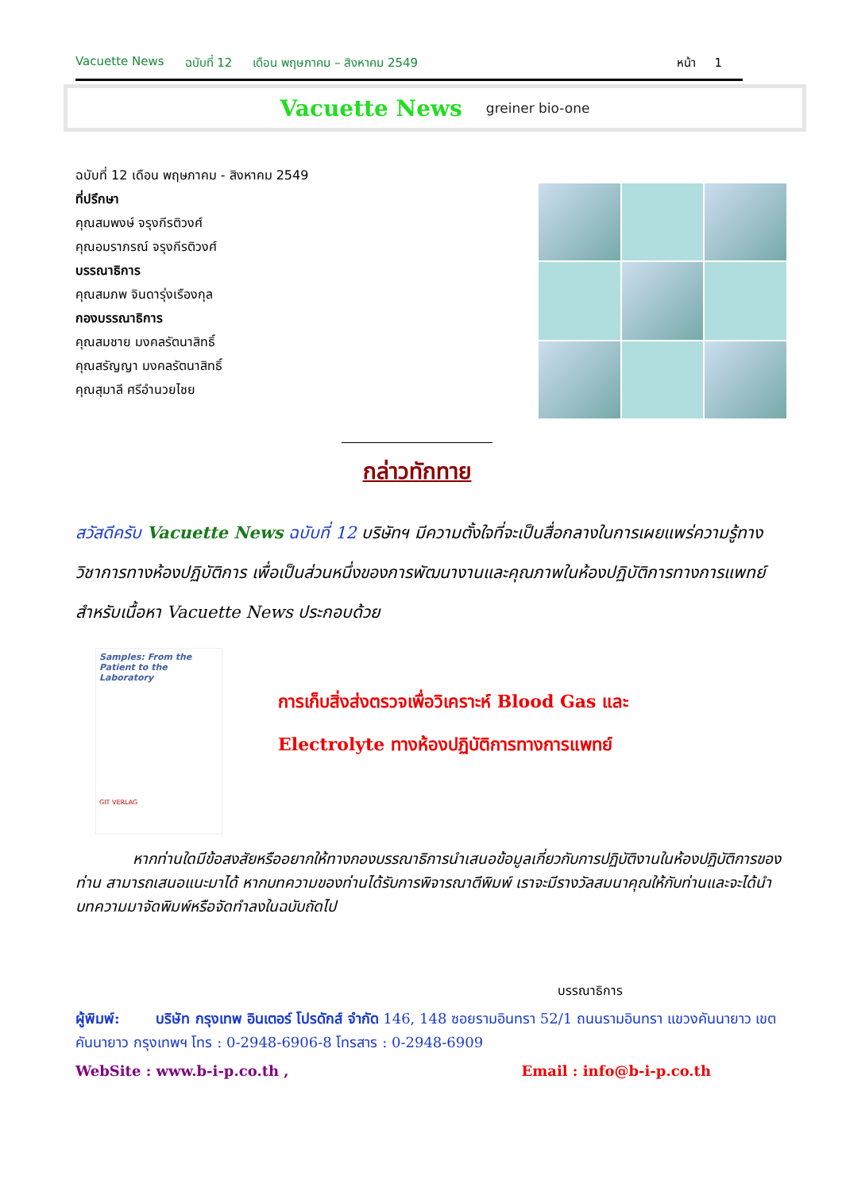Vacuette News ฉบับที่ 12 เดือน พฤษภาคม – สิงหาคม 2549 หน้า 1
Vacuette News greiner bio-one
ฉบับที่ 12 เดือน พฤษภาคม - สิงหาคม 2549
ที่ปรึกษา
คุณสมพงษ์ จรุงกีรติวงศ์
คุณอมราภรณ์ จรุงกีรติวงศ์
บรรณาธิการ
คุณสมภพ จินดารุ่งเรืองกุล
กองบรรณาธิการ
คุณสมชาย มงคลรัตนาสิทธิ์
คุณสรัญญา มงคลรัตนาสิทธิ์
คุณสุมาลี ศรีอำนวยไชย
กล่าวทักทาย
สวัสดีครับ Vacuette News ฉบับที่ 12 บริษัทฯ มีความตั้งใจที่จะเป็นสื่อกลางในการเผยแพร่ความรู้ทางวิชาการทางห้องปฏิบัติการ เพื่อเป็นส่วนหนึ่งของการพัฒนางานและคุณภาพในห้องปฏิบัติการทางการแพทย์ สำหรับเนื้อหา Vacuette News ประกอบด้วย
Samples: From the Patient to the Laboratory
GIT VERLAG
การเก็บสิ่งส่งตรวจเพื่อวิเคราะห์ Blood Gas และ
Electrolyte ทางห้องปฏิบัติการทางการแพทย์
หากท่านใดมีข้อสงสัยหรืออยากให้ทางกองบรรณาธิการนำเสนอข้อมูลเกี่ยวกับการปฏิบัติงานในห้องปฏิบัติการของท่าน สามารถเสนอแนะมาได้ หากบทความของท่านได้รับการพิจารณาตีพิมพ์ เราจะมีรางวัลสมนาคุณให้กับท่านและจะได้นำบทความมาจัดพิมพ์หรือจัดทำลงในฉบับถัดไป
บรรณาธิการ
ผู้พิมพ์: บริษัท กรุงเทพ อินเตอร์ โปรดักส์ จำกัด 146, 148 ซอยรามอินทรา 52/1 ถนนรามอินทรา แขวงคันนายาว เขตคันนายาว กรุงเทพฯ โทร : 0-2948-6906-8 โทรสาร : 0-2948-6909
WebSite : www.b-i-p.co.th , Email : info@b-i-p.co.th